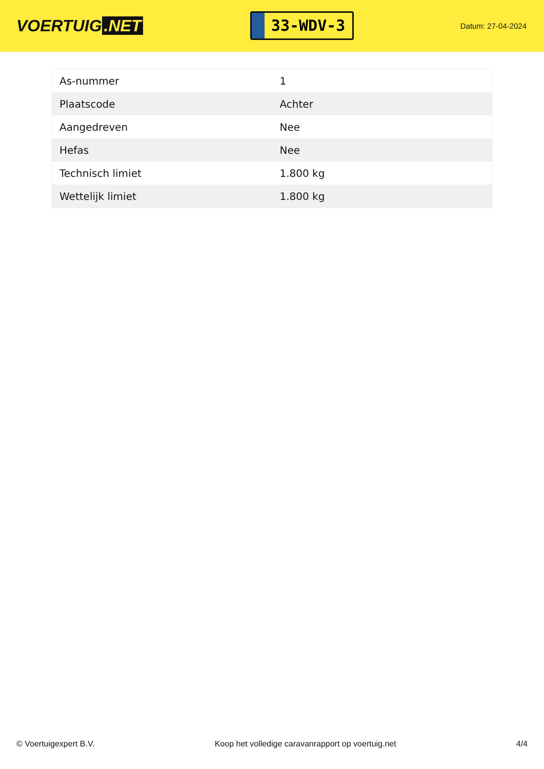VOERTUIG.NET
33-WDV-3
Datum: 27-04-2024
| As-nummer | 1 |
| Plaatscode | Achter |
| Aangedreven | Nee |
| Hefas | Nee |
| Technisch limiet | 1.800 kg |
| Wettelijk limiet | 1.800 kg |
© Voertuigexpert B.V. Koop het volledige caravanrapport op voertuig.net 4/4